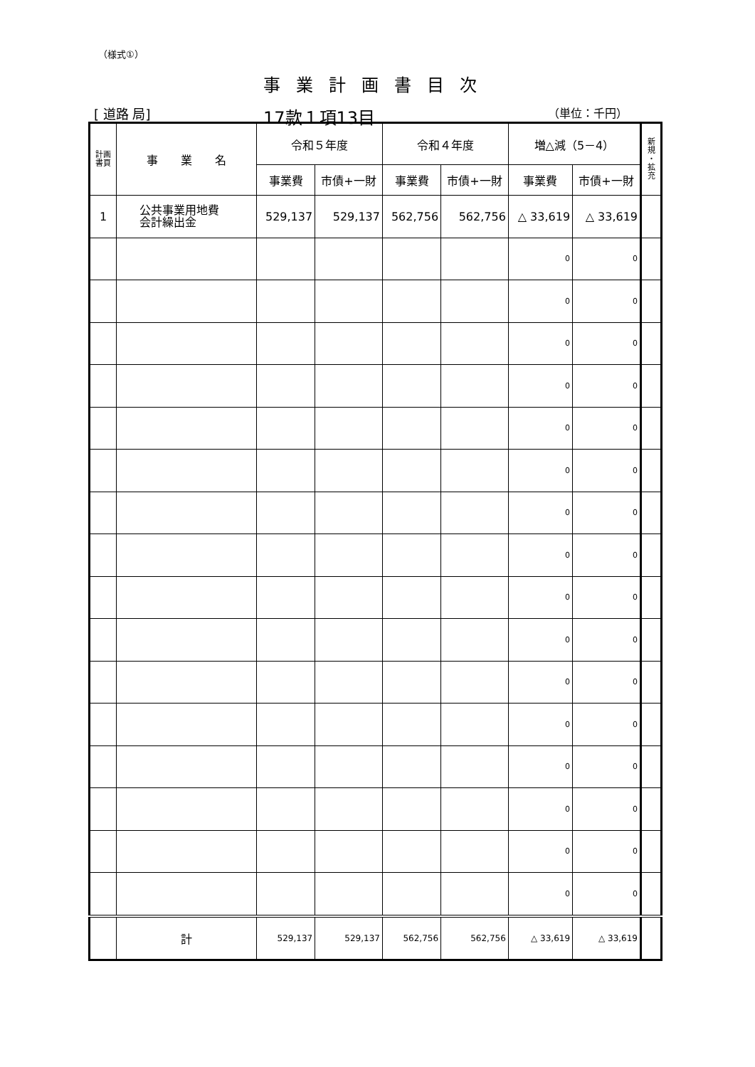（様式①）
事業計画書目次
[ 道路 局] 17款１項13目 （単位：千円）
| 計画 書頁 | 事 業 名 | 令和５年度 | | 令和４年度 | | 増△減（5－4） | | 新 規 ・ 拡 充 |
| --- | --- | --- | --- | --- | --- | --- | --- | --- |
| | | 事業費 | 市債+一財 | 事業費 | 市債+一財 | 事業費 | 市債+一財 | |
| 1 | 公共事業用地費 会計繰出金 | 529,137 | 529,137 | 562,756 | 562,756 | △ 33,619 | △ 33,619 | |
| | | | | | | 0 | 0 | |
| | | | | | | 0 | 0 | |
| | | | | | | 0 | 0 | |
| | | | | | | 0 | 0 | |
| | | | | | | 0 | 0 | |
| | | | | | | 0 | 0 | |
| | | | | | | 0 | 0 | |
| | | | | | | 0 | 0 | |
| | | | | | | 0 | 0 | |
| | | | | | | 0 | 0 | |
| | | | | | | 0 | 0 | |
| | | | | | | 0 | 0 | |
| | | | | | | 0 | 0 | |
| | | | | | | 0 | 0 | |
| | | | | | | 0 | 0 | |
| | | | | | | 0 | 0 | |
| | 計 | 529,137 | 529,137 | 562,756 | 562,756 | △ 33,619 | △ 33,619 | |